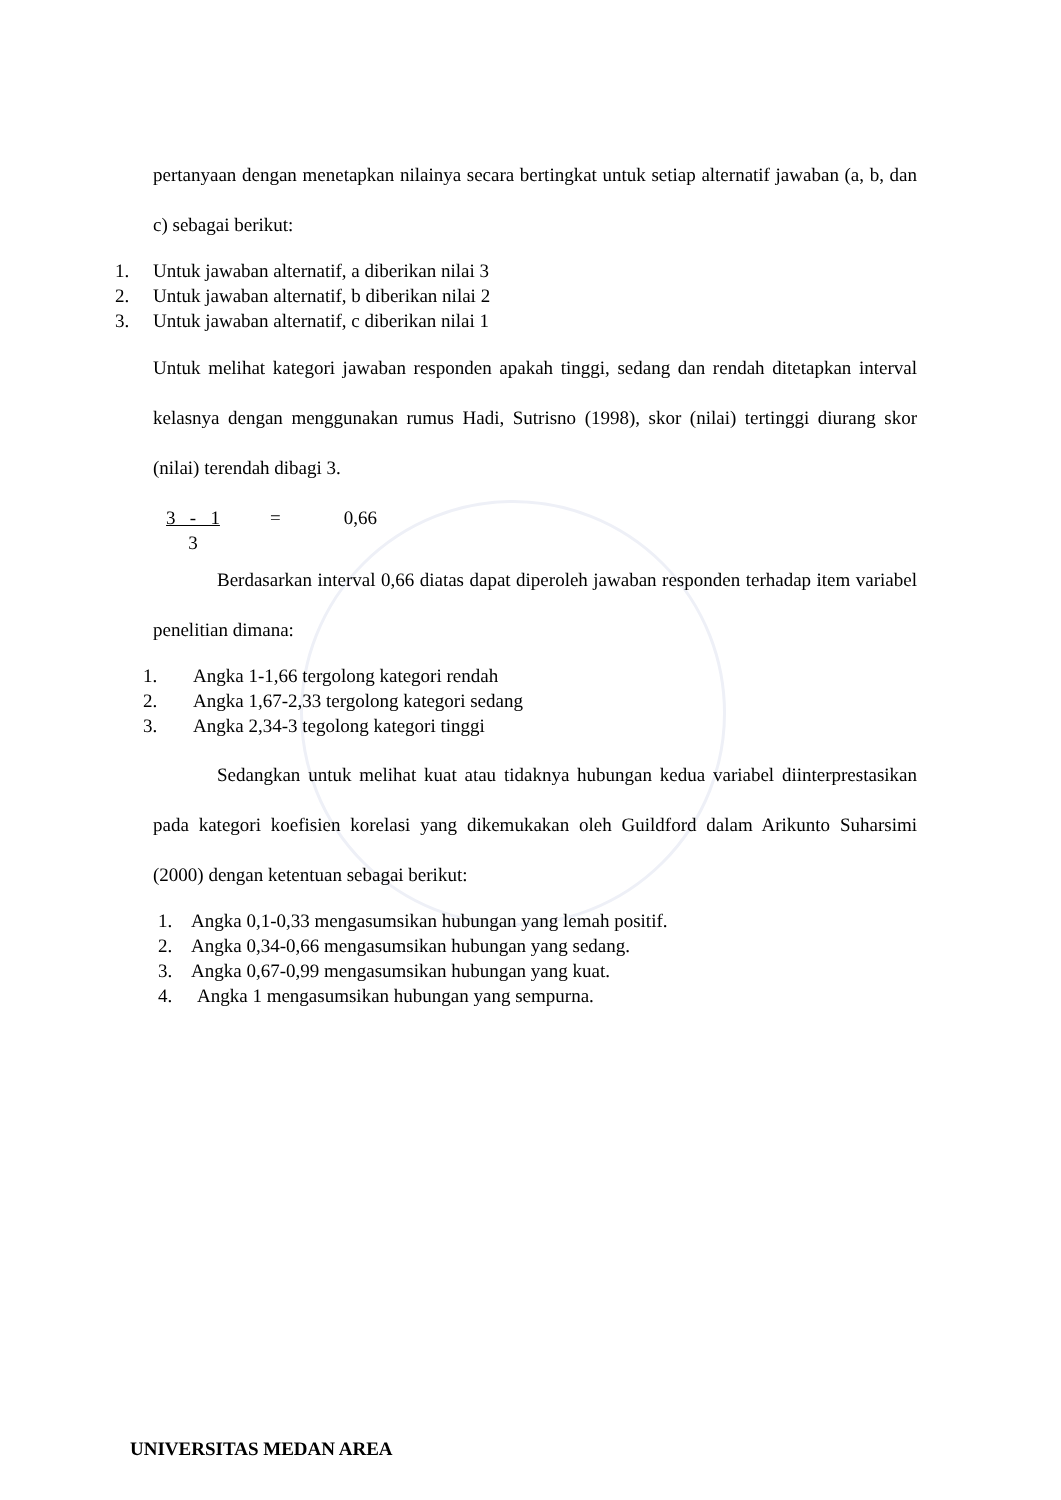pertanyaan dengan menetapkan nilainya secara bertingkat untuk setiap alternatif jawaban (a, b, dan c) sebagai berikut:
1. Untuk jawaban alternatif, a diberikan nilai 3
2. Untuk jawaban alternatif, b diberikan nilai 2
3. Untuk jawaban alternatif, c diberikan nilai 1
Untuk melihat kategori jawaban responden apakah tinggi, sedang dan rendah ditetapkan interval kelasnya dengan menggunakan rumus Hadi, Sutrisno (1998), skor (nilai) tertinggi diurang skor (nilai) terendah dibagi 3.
3 - 1
3
= 0,66
Berdasarkan interval 0,66 diatas dapat diperoleh jawaban responden terhadap item variabel penelitian dimana:
1. Angka 1-1,66 tergolong kategori rendah
2. Angka 1,67-2,33 tergolong kategori sedang
3. Angka 2,34-3 tegolong kategori tinggi
Sedangkan untuk melihat kuat atau tidaknya hubungan kedua variabel diinterprestasikan pada kategori koefisien korelasi yang dikemukakan oleh Guildford dalam Arikunto Suharsimi (2000) dengan ketentuan sebagai berikut:
1. Angka 0,1-0,33 mengasumsikan hubungan yang lemah positif.
2. Angka 0,34-0,66 mengasumsikan hubungan yang sedang.
3. Angka 0,67-0,99 mengasumsikan hubungan yang kuat.
4. Angka 1 mengasumsikan hubungan yang sempurna.
UNIVERSITAS MEDAN AREA